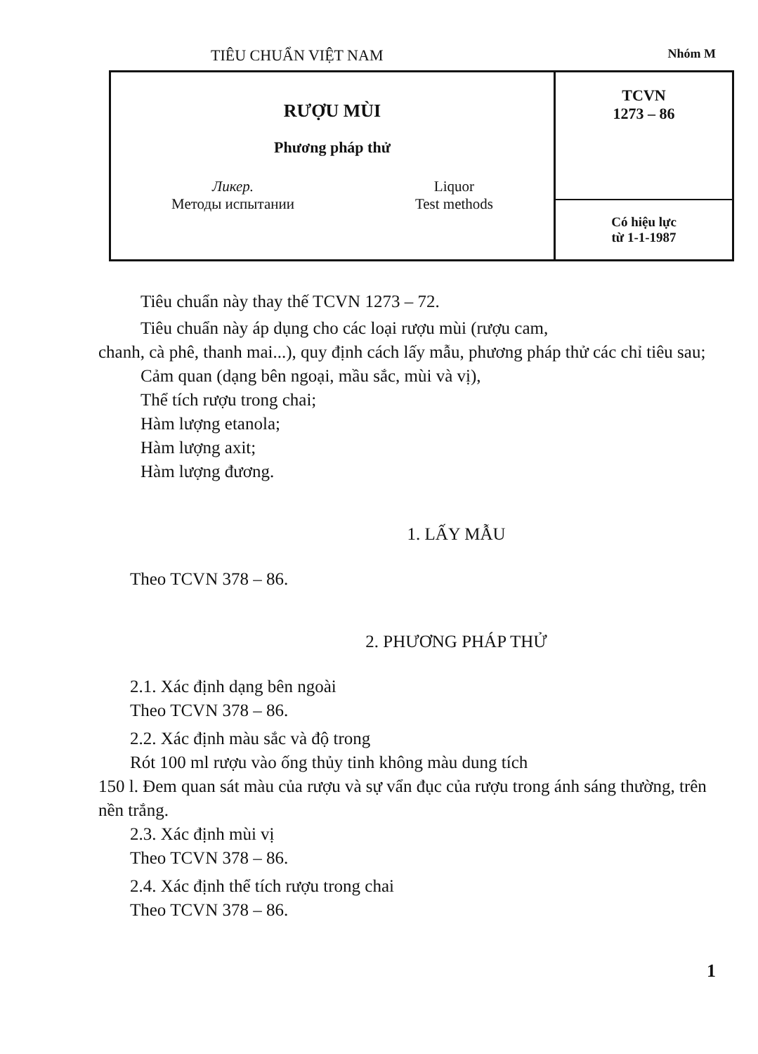TIÊU CHUẨN VIỆT NAM Nhóm M
| RƯỢU MÙI Phương pháp thử Ликер. Методы испытании Liquor Test methods | TCVN 1273 – 86 |
| | Có hiệu lực từ 1-1-1987 |
Tiêu chuẩn này thay thế TCVN 1273 – 72.
Tiêu chuẩn này áp dụng cho các loại rượu mùi (rượu cam,
chanh, cà phê, thanh mai...), quy định cách lấy mẫu, phương pháp thử các chỉ tiêu sau;
Cảm quan (dạng bên ngoại, mầu sắc, mùi và vị),
Thể tích rượu trong chai;
Hàm lượng etanola;
Hàm lượng axit;
Hàm lượng đương.
1. LẤY MẪU
Theo TCVN 378 – 86.
2. PHƯƠNG PHÁP THỬ
2.1. Xác định dạng bên ngoài
Theo TCVN 378 – 86.
2.2. Xác định màu sắc và độ trong
Rót 100 ml rượu vào ống thủy tinh không màu dung tích
150 l. Đem quan sát màu của rượu và sự vẩn đục của rượu trong ánh sáng thường, trên nền trắng.
2.3. Xác định mùi vị
Theo TCVN 378 – 86.
2.4. Xác định thể tích rượu trong chai
Theo TCVN 378 – 86.
1